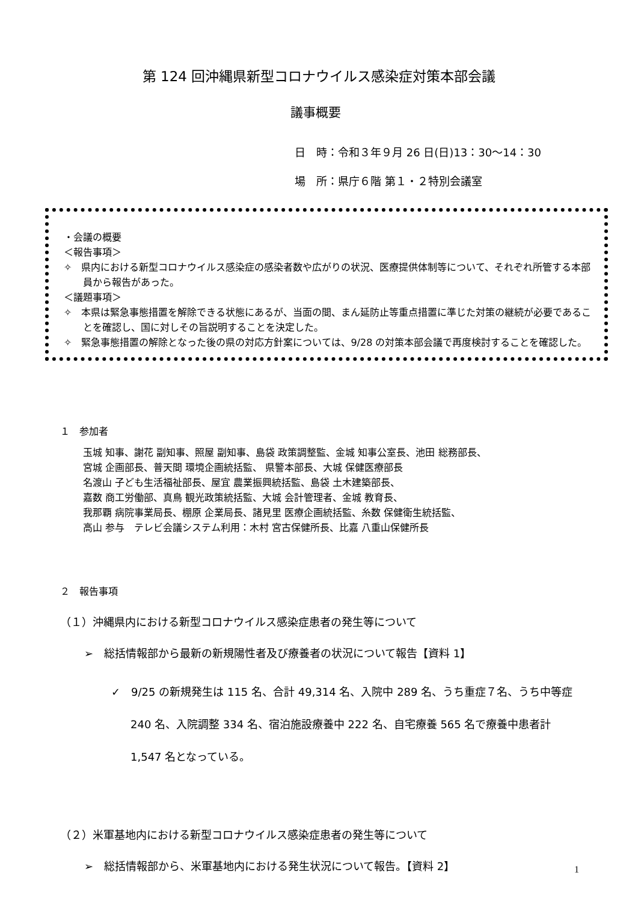第 124 回沖縄県新型コロナウイルス感染症対策本部会議
議事概要
日　時：令和３年９月 26 日(日)13：30～14：30
場　所：県庁６階 第１・２特別会議室
・会議の概要
＜報告事項＞
✧　県内における新型コロナウイルス感染症の感染者数や広がりの状況、医療提供体制等について、それぞれ所管する本部員から報告があった。
＜議題事項＞
✧　本県は緊急事態措置を解除できる状態にあるが、当面の間、まん延防止等重点措置に準じた対策の継続が必要であることを確認し、国に対しその旨説明することを決定した。
✧　緊急事態措置の解除となった後の県の対応方針案については、9/28 の対策本部会議で再度検討することを確認した。
１　参加者
玉城 知事、謝花 副知事、照屋 副知事、島袋 政策調整監、金城 知事公室長、池田 総務部長、
宮城 企画部長、普天間 環境企画統括監、 県警本部長、大城 保健医療部長
名渡山 子ども生活福祉部長、屋宜 農業振興統括監、島袋 土木建築部長、
嘉数 商工労働部、真鳥 観光政策統括監、大城 会計管理者、金城 教育長、
我那覇 病院事業局長、棚原 企業局長、諸見里 医療企画統括監、糸数 保健衛生統括監、
高山 参与　テレビ会議システム利用：木村 宮古保健所長、比嘉 八重山保健所長
２　報告事項
（１）沖縄県内における新型コロナウイルス感染症患者の発生等について
➢　総括情報部から最新の新規陽性者及び療養者の状況について報告【資料 1】
✓　9/25 の新規発生は 115 名、合計 49,314 名、入院中 289 名、うち重症７名、うち中等症 240 名、入院調整 334 名、宿泊施設療養中 222 名、自宅療養 565 名で療養中患者計 1,547 名となっている。
（２）米軍基地内における新型コロナウイルス感染症患者の発生等について
➢　総括情報部から、米軍基地内における発生状況について報告。【資料 2】
1